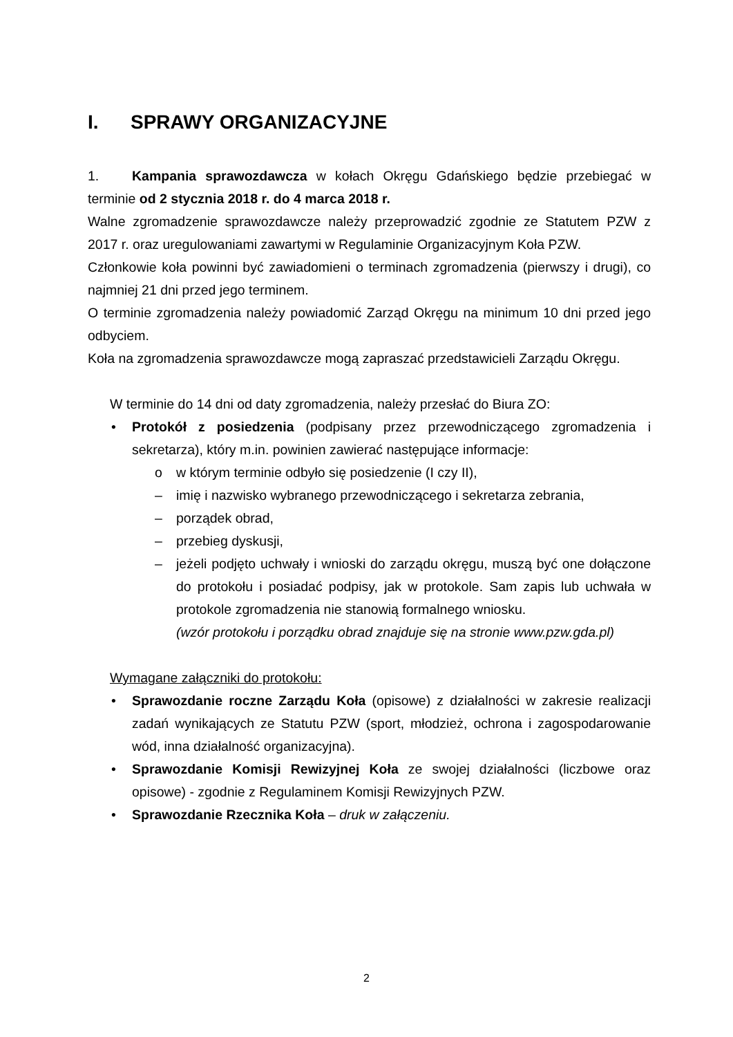I. SPRAWY ORGANIZACYJNE
1. Kampania sprawozdawcza w kołach Okręgu Gdańskiego będzie przebiegać w terminie od 2 stycznia 2018 r. do 4 marca 2018 r.
Walne zgromadzenie sprawozdawcze należy przeprowadzić zgodnie ze Statutem PZW z 2017 r. oraz uregulowaniami zawartymi w Regulaminie Organizacyjnym Koła PZW.
Członkowie koła powinni być zawiadomieni o terminach zgromadzenia (pierwszy i drugi), co najmniej 21 dni przed jego terminem.
O terminie zgromadzenia należy powiadomić Zarząd Okręgu na minimum 10 dni przed jego odbyciem.
Koła na zgromadzenia sprawozdawcze mogą zapraszać przedstawicieli Zarządu Okręgu.
W terminie do 14 dni od daty zgromadzenia, należy przesłać do Biura ZO:
• Protokół z posiedzenia (podpisany przez przewodniczącego zgromadzenia i sekretarza), który m.in. powinien zawierać następujące informacje:
o w którym terminie odbyło się posiedzenie (I czy II),
– imię i nazwisko wybranego przewodniczącego i sekretarza zebrania,
– porządek obrad,
– przebieg dyskusji,
– jeżeli podjęto uchwały i wnioski do zarządu okręgu, muszą być one dołączone do protokołu i posiadać podpisy, jak w protokole. Sam zapis lub uchwała w protokole zgromadzenia nie stanowią formalnego wniosku.
(wzór protokołu i porządku obrad znajduje się na stronie www.pzw.gda.pl)
Wymagane załączniki do protokołu:
• Sprawozdanie roczne Zarządu Koła (opisowe) z działalności w zakresie realizacji zadań wynikających ze Statutu PZW (sport, młodzież, ochrona i zagospodarowanie wód, inna działalność organizacyjna).
• Sprawozdanie Komisji Rewizyjnej Koła ze swojej działalności (liczbowe oraz opisowe) - zgodnie z Regulaminem Komisji Rewizyjnych PZW.
• Sprawozdanie Rzecznika Koła – druk w załączeniu.
2